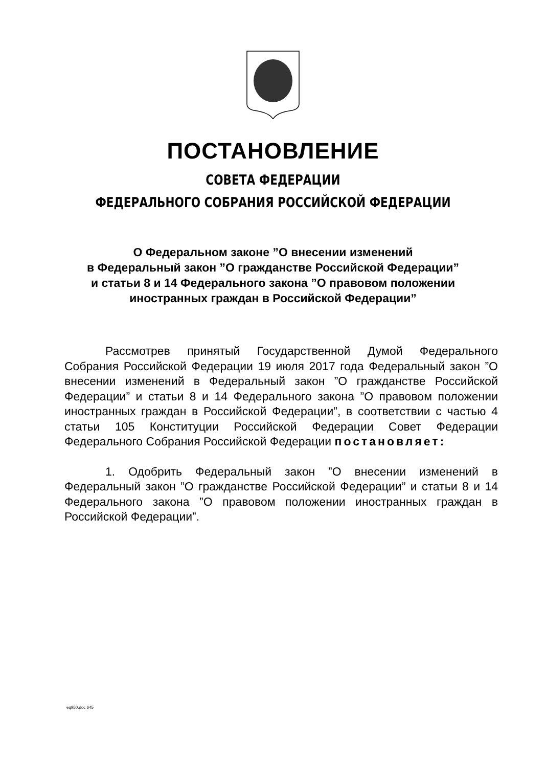ПОСТАНОВЛЕНИЕ
СОВЕТА ФЕДЕРАЦИИ
ФЕДЕРАЛЬНОГО СОБРАНИЯ РОССИЙСКОЙ ФЕДЕРАЦИИ
О Федеральном законе ”О внесении изменений
в Федеральный закон ”О гражданстве Российской Федерации”
и статьи 8 и 14 Федерального закона ”О правовом положении
иностранных граждан в Российской Федерации”
Рассмотрев принятый Государственной Думой Федерального Собрания Российской Федерации 19 июля 2017 года Федеральный закон ”О внесении изменений в Федеральный закон ”О гражданстве Российской Федерации” и статьи 8 и 14 Федерального закона ”О правовом положении иностранных граждан в Российской Федерации”, в соответствии с частью 4 статьи 105 Конституции Российской Федерации Совет Федерации Федерального Собрания Российской Федерации постановляет:
1. Одобрить Федеральный закон ”О внесении изменений в Федеральный закон ”О гражданстве Российской Федерации” и статьи 8 и 14 Федерального закона ”О правовом положении иностранных граждан в Российской Федерации”.
eq950.doc 645